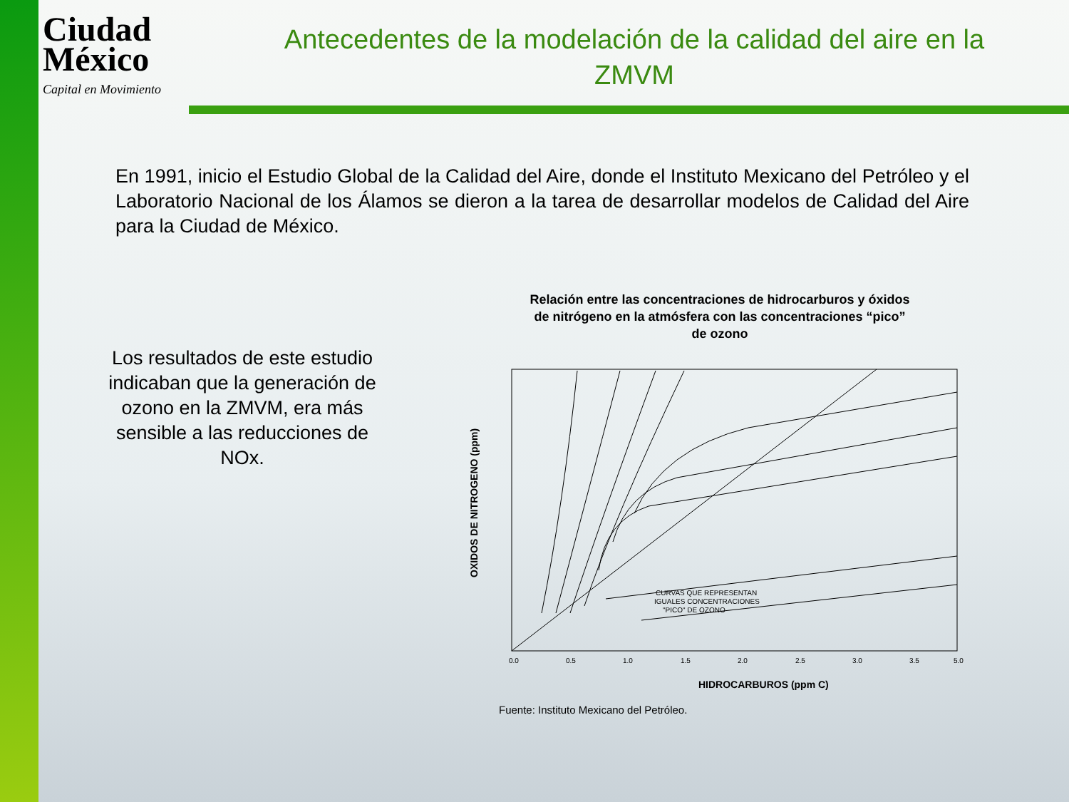Ciudad
México
Capital en Movimiento
Antecedentes de la modelación de la calidad del aire en la ZMVM
En 1991, inicio el Estudio Global de la Calidad del Aire, donde el Instituto Mexicano del Petróleo y el Laboratorio Nacional de los Álamos se dieron a la tarea de desarrollar modelos de Calidad del Aire para la Ciudad de México.
Los resultados de este estudio indicaban que la generación de ozono en la ZMVM, era más sensible a las reducciones de NOx.
Relación entre las concentraciones de hidrocarburos y óxidos de nitrógeno en la atmósfera con las concentraciones “pico” de ozono
OXIDOS DE NITROGENO (ppm)
0.0
0.5
1.0
1.5
2.0
2.5
3.0
3.5
5.0
HIDROCARBUROS (ppm C)
CURVAS QUE REPRESENTAN
IGUALES CONCENTRACIONES
"PICO" DE OZONO
Fuente: Instituto Mexicano del Petróleo.